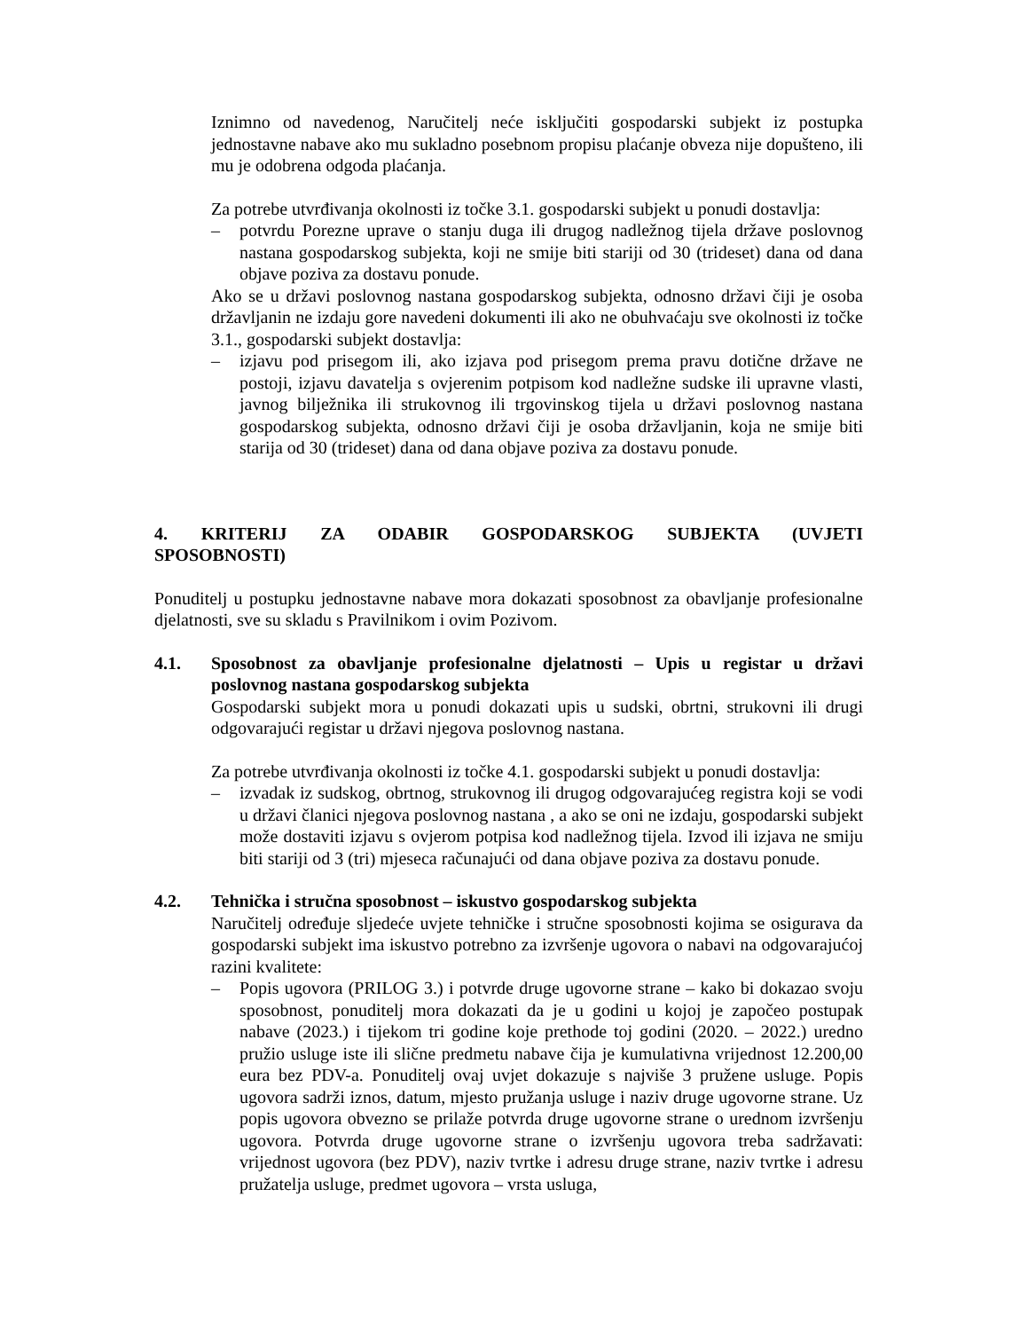Iznimno od navedenog, Naručitelj neće isključiti gospodarski subjekt iz postupka jednostavne nabave ako mu sukladno posebnom propisu plaćanje obveza nije dopušteno, ili mu je odobrena odgoda plaćanja.
Za potrebe utvrđivanja okolnosti iz točke 3.1. gospodarski subjekt u ponudi dostavlja:
– potvrdu Porezne uprave o stanju duga ili drugog nadležnog tijela države poslovnog nastana gospodarskog subjekta, koji ne smije biti stariji od 30 (trideset) dana od dana objave poziva za dostavu ponude.
Ako se u državi poslovnog nastana gospodarskog subjekta, odnosno državi čiji je osoba državljanin ne izdaju gore navedeni dokumenti ili ako ne obuhvaćaju sve okolnosti iz točke 3.1., gospodarski subjekt dostavlja:
– izjavu pod prisegom ili, ako izjava pod prisegom prema pravu dotične države ne postoji, izjavu davatelja s ovjerenim potpisom kod nadležne sudske ili upravne vlasti, javnog bilježnika ili strukovnog ili trgovinskog tijela u državi poslovnog nastana gospodarskog subjekta, odnosno državi čiji je osoba državljanin, koja ne smije biti starija od 30 (trideset) dana od dana objave poziva za dostavu ponude.
4. KRITERIJ ZA ODABIR GOSPODARSKOG SUBJEKTA (UVJETI SPOSOBNOSTI)
Ponuditelj u postupku jednostavne nabave mora dokazati sposobnost za obavljanje profesionalne djelatnosti, sve su skladu s Pravilnikom i ovim Pozivom.
4.1. Sposobnost za obavljanje profesionalne djelatnosti – Upis u registar u državi poslovnog nastana gospodarskog subjekta
Gospodarski subjekt mora u ponudi dokazati upis u sudski, obrtni, strukovni ili drugi odgovarajući registar u državi njegova poslovnog nastana.
Za potrebe utvrđivanja okolnosti iz točke 4.1. gospodarski subjekt u ponudi dostavlja:
– izvadak iz sudskog, obrtnog, strukovnog ili drugog odgovarajućeg registra koji se vodi u državi članici njegova poslovnog nastana , a ako se oni ne izdaju, gospodarski subjekt može dostaviti izjavu s ovjerom potpisa kod nadležnog tijela. Izvod ili izjava ne smiju biti stariji od 3 (tri) mjeseca računajući od dana objave poziva za dostavu ponude.
4.2. Tehnička i stručna sposobnost – iskustvo gospodarskog subjekta
Naručitelj određuje sljedeće uvjete tehničke i stručne sposobnosti kojima se osigurava da gospodarski subjekt ima iskustvo potrebno za izvršenje ugovora o nabavi na odgovarajućoj razini kvalitete:
– Popis ugovora (PRILOG 3.) i potvrde druge ugovorne strane – kako bi dokazao svoju sposobnost, ponuditelj mora dokazati da je u godini u kojoj je započeo postupak nabave (2023.) i tijekom tri godine koje prethode toj godini (2020. – 2022.) uredno pružio usluge iste ili slične predmetu nabave čija je kumulativna vrijednost 12.200,00 eura bez PDV-a. Ponuditelj ovaj uvjet dokazuje s najviše 3 pružene usluge. Popis ugovora sadrži iznos, datum, mjesto pružanja usluge i naziv druge ugovorne strane. Uz popis ugovora obvezno se prilaže potvrda druge ugovorne strane o urednom izvršenju ugovora. Potvrda druge ugovorne strane o izvršenju ugovora treba sadržavati: vrijednost ugovora (bez PDV), naziv tvrtke i adresu druge strane, naziv tvrtke i adresu pružatelja usluge, predmet ugovora – vrsta usluga,